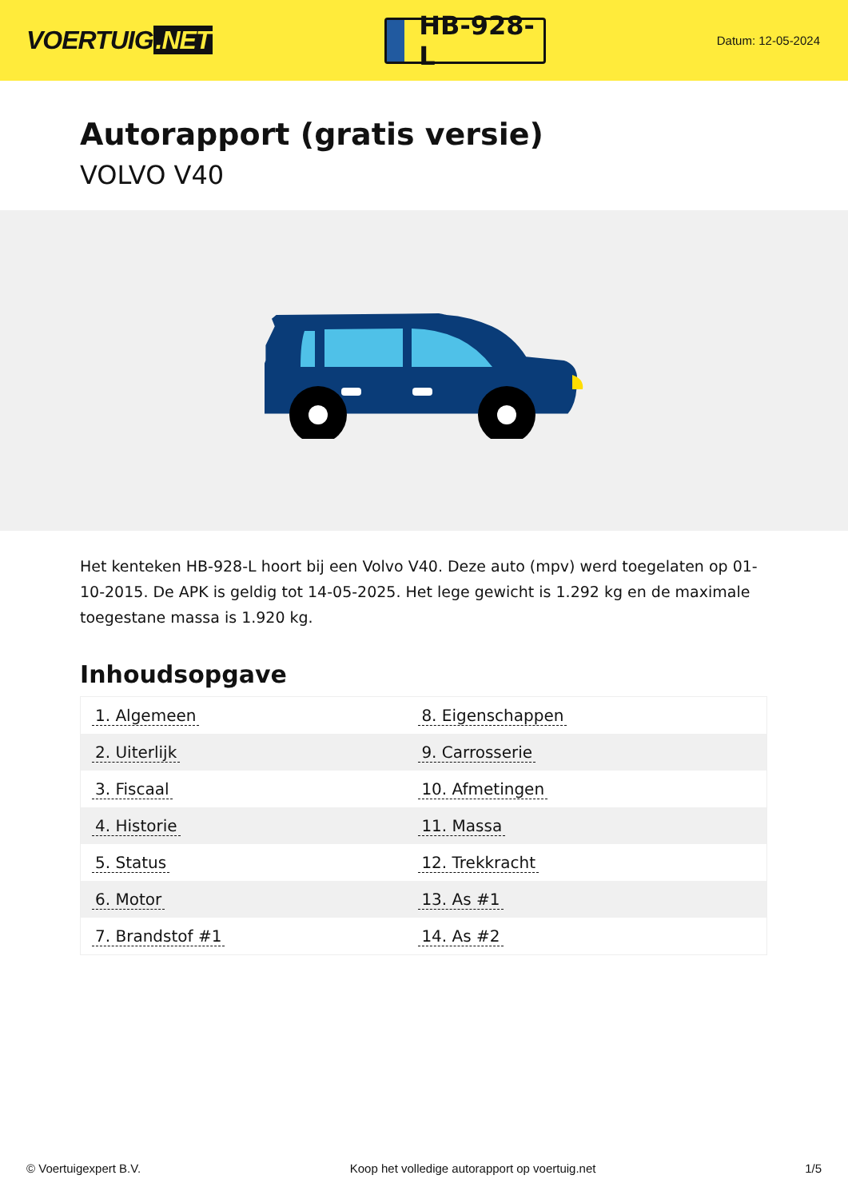VOERTUIG.NET
HB-928-L
Datum: 12-05-2024
Autorapport (gratis versie)
VOLVO V40
Het kenteken HB-928-L hoort bij een Volvo V40. Deze auto (mpv) werd toegelaten op 01-10-2015. De APK is geldig tot 14-05-2025. Het lege gewicht is 1.292 kg en de maximale toegestane massa is 1.920 kg.
Inhoudsopgave
| 1. Algemeen | 8. Eigenschappen |
| 2. Uiterlijk | 9. Carrosserie |
| 3. Fiscaal | 10. Afmetingen |
| 4. Historie | 11. Massa |
| 5. Status | 12. Trekkracht |
| 6. Motor | 13. As #1 |
| 7. Brandstof #1 | 14. As #2 |
© Voertuigexpert B.V. Koop het volledige autorapport op voertuig.net 1/5